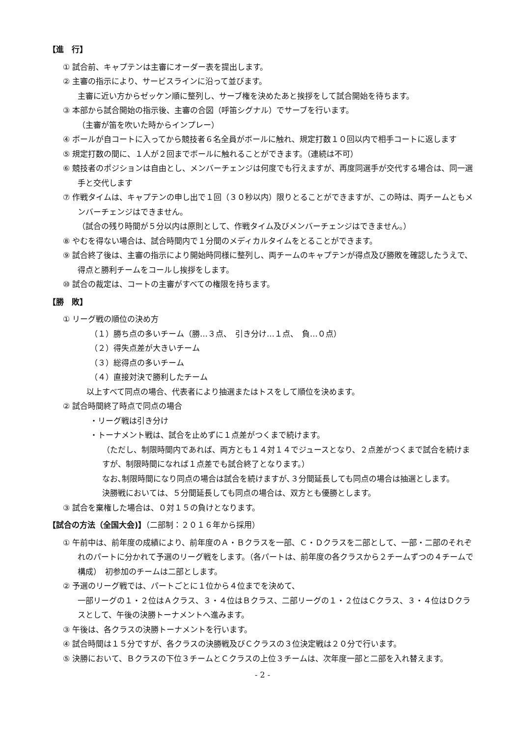【進　行】
① 試合前、キャプテンは主審にオーダー表を提出します。
② 主審の指示により、サービスラインに沿って並びます。
主審に近い方からゼッケン順に整列し、サーブ権を決めたあと挨拶をして試合開始を待ちます。
③ 本部から試合開始の指示後、主審の合図（呼笛シグナル）でサーブを行います。
（主審が笛を吹いた時からインプレー）
④ ボールが自コートに入ってから競技者６名全員がボールに触れ、規定打数１０回以内で相手コートに返します
⑤ 規定打数の間に、１人が２回までボールに触れることができます。（連続は不可）
⑥ 競技者のポジションは自由とし、メンバーチェンジは何度でも行えますが、再度同選手が交代する場合は、同一選手と交代します
⑦ 作戦タイムは、キャプテンの申し出で１回（３０秒以内）限りとることができますが、この時は、両チームともメンバーチェンジはできません。
（試合の残り時間が５分以内は原則として、作戦タイム及びメンバーチェンジはできません。）
⑧ やむを得ない場合は、試合時間内で１分間のメディカルタイムをとることができます。
⑨ 試合終了後は、主審の指示により開始時同様に整列し、両チームのキャプテンが得点及び勝敗を確認したうえで、得点と勝利チームをコールし挨拶をします。
⑩ 試合の裁定は、コートの主審がすべての権限を持ちます。
【勝　敗】
① リーグ戦の順位の決め方
（１）勝ち点の多いチーム（勝…３点、　引き分け…１点、　負…０点）
（２）得失点差が大きいチーム
（３）総得点の多いチーム
（４）直接対決で勝利したチーム
以上すべて同点の場合、代表者により抽選またはトスをして順位を決めます。
② 試合時間終了時点で同点の場合
・リーグ戦は引き分け
・トーナメント戦は、試合を止めずに１点差がつくまで続けます。
（ただし、制限時間内であれば、両方とも１４対１４でジュースとなり、２点差がつくまで試合を続けますが、制限時間になれば１点差でも試合終了となります。）
なお､制限時間になり同点の場合は試合を続けますが､３分間延長しても同点の場合は抽選とします。
決勝戦においては、５分間延長しても同点の場合は、双方とも優勝とします。
③ 試合を棄権した場合は、０対１５の負けとなります。
【試合の方法（全国大会)】（二部制：２０１６年から採用）
① 午前中は、前年度の成績により、前年度のＡ・Ｂクラスを一部、Ｃ・Ｄクラスを二部として、一部・二部のそれぞれのパートに分かれて予選のリーグ戦をします。（各パートは、前年度の各クラスから２チームずつの４チームで構成）　初参加のチームは二部とします。
② 予選のリーグ戦では、パートごとに１位から４位までを決めて、
一部リーグの１・２位はＡクラス、３・４位はＢクラス、二部リーグの１・２位はＣクラス、３・４位はＤクラスとして、午後の決勝トーナメントへ進みます。
③ 午後は、各クラスの決勝トーナメントを行います。
④ 試合時間は１５分ですが、各クラスの決勝戦及びＣクラスの３位決定戦は２０分で行います。
⑤ 決勝において、Ｂクラスの下位３チームとＣクラスの上位３チームは、次年度一部と二部を入れ替えます。
- 2 -